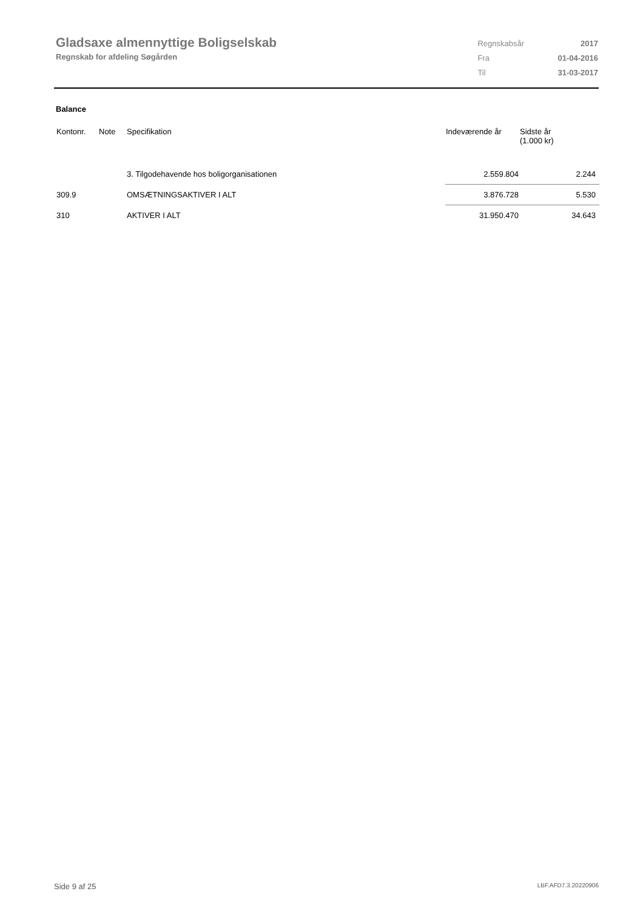Gladsaxe almennyttige Boligselskab
Regnskab for afdeling Søgården
| Regnskabsår | 2017 |
| Fra | 01-04-2016 |
| Til | 31-03-2017 |
Balance
| Kontonr. | Note | Specifikation | Indeværende år | Sidste år (1.000 kr) |
| --- | --- | --- | --- | --- |
| | | 3. Tilgodehavende hos boligorganisationen | 2.559.804 | 2.244 |
| 309.9 | | OMSÆTNINGSAKTIVER I ALT | 3.876.728 | 5.530 |
| 310 | | AKTIVER I ALT | 31.950.470 | 34.643 |
Side 9 af 25 LBF.AFD7.3.20220906